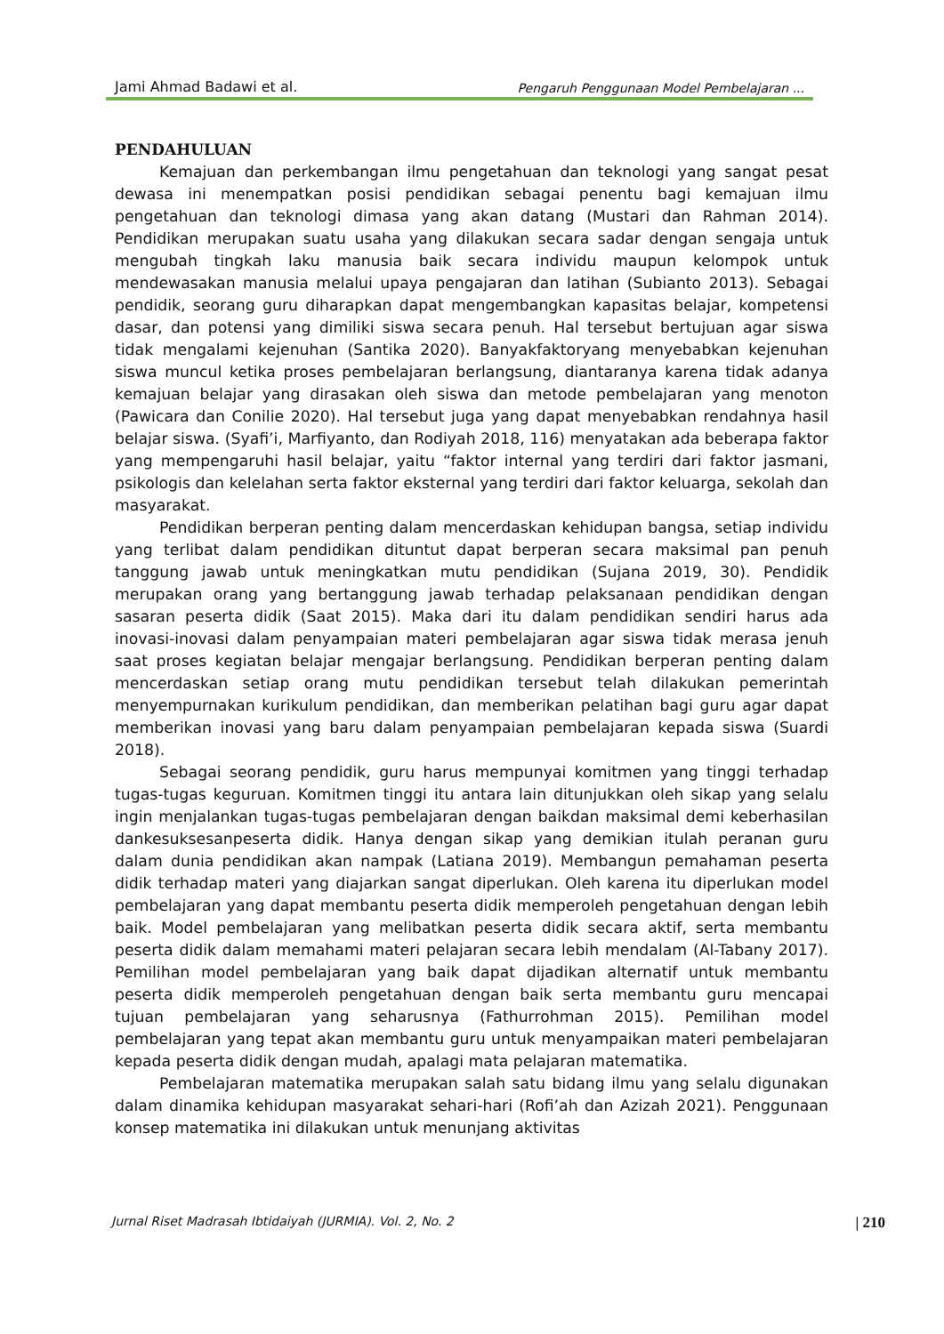Jami Ahmad Badawi et al. Pengaruh Penggunaan Model Pembelajaran ...
PENDAHULUAN
Kemajuan dan perkembangan ilmu pengetahuan dan teknologi yang sangat pesat dewasa ini menempatkan posisi pendidikan sebagai penentu bagi kemajuan ilmu pengetahuan dan teknologi dimasa yang akan datang (Mustari dan Rahman 2014). Pendidikan merupakan suatu usaha yang dilakukan secara sadar dengan sengaja untuk mengubah tingkah laku manusia baik secara individu maupun kelompok untuk mendewasakan manusia melalui upaya pengajaran dan latihan (Subianto 2013). Sebagai pendidik, seorang guru diharapkan dapat mengembangkan kapasitas belajar, kompetensi dasar, dan potensi yang dimiliki siswa secara penuh. Hal tersebut bertujuan agar siswa tidak mengalami kejenuhan (Santika 2020). Banyakfaktoryang menyebabkan kejenuhan siswa muncul ketika proses pembelajaran berlangsung, diantaranya karena tidak adanya kemajuan belajar yang dirasakan oleh siswa dan metode pembelajaran yang menoton (Pawicara dan Conilie 2020). Hal tersebut juga yang dapat menyebabkan rendahnya hasil belajar siswa. (Syafi’i, Marfiyanto, dan Rodiyah 2018, 116) menyatakan ada beberapa faktor yang mempengaruhi hasil belajar, yaitu “faktor internal yang terdiri dari faktor jasmani, psikologis dan kelelahan serta faktor eksternal yang terdiri dari faktor keluarga, sekolah dan masyarakat.
Pendidikan berperan penting dalam mencerdaskan kehidupan bangsa, setiap individu yang terlibat dalam pendidikan dituntut dapat berperan secara maksimal pan penuh tanggung jawab untuk meningkatkan mutu pendidikan (Sujana 2019, 30). Pendidik merupakan orang yang bertanggung jawab terhadap pelaksanaan pendidikan dengan sasaran peserta didik (Saat 2015). Maka dari itu dalam pendidikan sendiri harus ada inovasi-inovasi dalam penyampaian materi pembelajaran agar siswa tidak merasa jenuh saat proses kegiatan belajar mengajar berlangsung. Pendidikan berperan penting dalam mencerdaskan setiap orang mutu pendidikan tersebut telah dilakukan pemerintah menyempurnakan kurikulum pendidikan, dan memberikan pelatihan bagi guru agar dapat memberikan inovasi yang baru dalam penyampaian pembelajaran kepada siswa (Suardi 2018).
Sebagai seorang pendidik, guru harus mempunyai komitmen yang tinggi terhadap tugas-tugas keguruan. Komitmen tinggi itu antara lain ditunjukkan oleh sikap yang selalu ingin menjalankan tugas-tugas pembelajaran dengan baikdan maksimal demi keberhasilan dankesuksesanpeserta didik. Hanya dengan sikap yang demikian itulah peranan guru dalam dunia pendidikan akan nampak (Latiana 2019). Membangun pemahaman peserta didik terhadap materi yang diajarkan sangat diperlukan. Oleh karena itu diperlukan model pembelajaran yang dapat membantu peserta didik memperoleh pengetahuan dengan lebih baik. Model pembelajaran yang melibatkan peserta didik secara aktif, serta membantu peserta didik dalam memahami materi pelajaran secara lebih mendalam (Al-Tabany 2017). Pemilihan model pembelajaran yang baik dapat dijadikan alternatif untuk membantu peserta didik memperoleh pengetahuan dengan baik serta membantu guru mencapai tujuan pembelajaran yang seharusnya (Fathurrohman 2015). Pemilihan model pembelajaran yang tepat akan membantu guru untuk menyampaikan materi pembelajaran kepada peserta didik dengan mudah, apalagi mata pelajaran matematika.
Pembelajaran matematika merupakan salah satu bidang ilmu yang selalu digunakan dalam dinamika kehidupan masyarakat sehari-hari (Rofi’ah dan Azizah 2021). Penggunaan konsep matematika ini dilakukan untuk menunjang aktivitas
Jurnal Riset Madrasah Ibtidaiyah (JURMIA). Vol. 2, No. 2 | 210